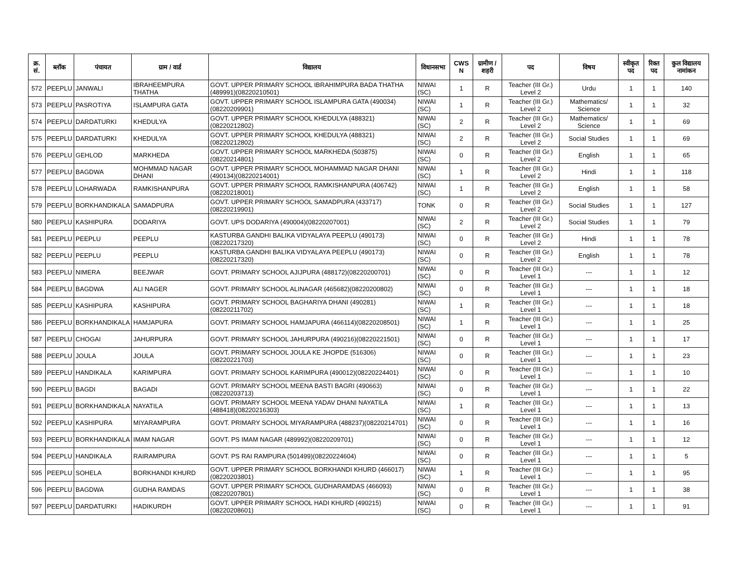| क्र. सं. | ब्लॉक | पंचायत | ग्राम / वार्ड | विद्यालय | विधानसभा | CWS N | ग्रामीण /शहरी | पद | विषय | स्वीकृत पद | रिक्त पद | कुल विद्यालय नामांकन |
| --- | --- | --- | --- | --- | --- | --- | --- | --- | --- | --- | --- | --- |
| 572 | PEEPLU | JANWALI | IBRAHEEMPURA THATHA | GOVT. UPPER PRIMARY SCHOOL IBRAHIMPURA BADA THATHA (489991)(08220210501) | NIWAI (SC) | 1 | R | Teacher (III Gr.) Level 2 | Urdu | 1 | 1 | 140 |
| 573 | PEEPLU | PASROTIYA | ISLAMPURA GATA | GOVT. UPPER PRIMARY SCHOOL ISLAMPURA GATA (490034)(08220209901) | NIWAI (SC) | 1 | R | Teacher (III Gr.) Level 2 | Mathematics/ Science | 1 | 1 | 32 |
| 574 | PEEPLU | DARDATURKI | KHEDULYA | GOVT. UPPER PRIMARY SCHOOL KHEDULYA (488321)(08220212802) | NIWAI (SC) | 2 | R | Teacher (III Gr.) Level 2 | Mathematics/ Science | 1 | 1 | 69 |
| 575 | PEEPLU | DARDATURKI | KHEDULYA | GOVT. UPPER PRIMARY SCHOOL KHEDULYA (488321)(08220212802) | NIWAI (SC) | 2 | R | Teacher (III Gr.) Level 2 | Social Studies | 1 | 1 | 69 |
| 576 | PEEPLU | GEHLOD | MARKHEDA | GOVT. UPPER PRIMARY SCHOOL MARKHEDA (503875)(08220214801) | NIWAI (SC) | 0 | R | Teacher (III Gr.) Level 2 | English | 1 | 1 | 65 |
| 577 | PEEPLU | BAGDWA | MOHMMAD NAGAR DHANI | GOVT. UPPER PRIMARY SCHOOL MOHAMMAD NAGAR DHANI (490134)(08220214001) | NIWAI (SC) | 1 | R | Teacher (III Gr.) Level 2 | Hindi | 1 | 1 | 118 |
| 578 | PEEPLU | LOHARWADA | RAMKISHANPURA | GOVT. UPPER PRIMARY SCHOOL RAMKISHANPURA (406742)(08220218001) | NIWAI (SC) | 1 | R | Teacher (III Gr.) Level 2 | English | 1 | 1 | 58 |
| 579 | PEEPLU | BORKHANDIKALA | SAMADPURA | GOVT. UPPER PRIMARY SCHOOL SAMADPURA (433717)(08220219901) | TONK | 0 | R | Teacher (III Gr.) Level 2 | Social Studies | 1 | 1 | 127 |
| 580 | PEEPLU | KASHIPURA | DODARIYA | GOVT. UPS DODARIYA (490004)(08220207001) | NIWAI (SC) | 2 | R | Teacher (III Gr.) Level 2 | Social Studies | 1 | 1 | 79 |
| 581 | PEEPLU | PEEPLU | PEEPLU | KASTURBA GANDHI BALIKA VIDYALAYA PEEPLU (490173)(08220217320) | NIWAI (SC) | 0 | R | Teacher (III Gr.) Level 2 | Hindi | 1 | 1 | 78 |
| 582 | PEEPLU | PEEPLU | PEEPLU | KASTURBA GANDHI BALIKA VIDYALAYA PEEPLU (490173)(08220217320) | NIWAI (SC) | 0 | R | Teacher (III Gr.) Level 2 | English | 1 | 1 | 78 |
| 583 | PEEPLU | NIMERA | BEEJWAR | GOVT. PRIMARY SCHOOL AJIJPURA (488172)(08220200701) | NIWAI (SC) | 0 | R | Teacher (III Gr.) Level 1 | --- | 1 | 1 | 12 |
| 584 | PEEPLU | BAGDWA | ALI NAGER | GOVT. PRIMARY SCHOOL ALINAGAR (465682)(08220200802) | NIWAI (SC) | 0 | R | Teacher (III Gr.) Level 1 | --- | 1 | 1 | 18 |
| 585 | PEEPLU | KASHIPURA | KASHIPURA | GOVT. PRIMARY SCHOOL BAGHARIYA DHANI (490281)(08220211702) | NIWAI (SC) | 1 | R | Teacher (III Gr.) Level 1 | --- | 1 | 1 | 18 |
| 586 | PEEPLU | BORKHANDIKALA | HAMJAPURA | GOVT. PRIMARY SCHOOL HAMJAPURA (466114)(08220208501) | NIWAI (SC) | 1 | R | Teacher (III Gr.) Level 1 | --- | 1 | 1 | 25 |
| 587 | PEEPLU | CHOGAI | JAHURPURA | GOVT. PRIMARY SCHOOL JAHURPURA (490216)(08220221501) | NIWAI (SC) | 0 | R | Teacher (III Gr.) Level 1 | --- | 1 | 1 | 17 |
| 588 | PEEPLU | JOULA | JOULA | GOVT. PRIMARY SCHOOL JOULA KE JHOPDE (516306)(08220221703) | NIWAI (SC) | 0 | R | Teacher (III Gr.) Level 1 | --- | 1 | 1 | 23 |
| 589 | PEEPLU | HANDIKALA | KARIMPURA | GOVT. PRIMARY SCHOOL KARIMPURA (490012)(08220224401) | NIWAI (SC) | 0 | R | Teacher (III Gr.) Level 1 | --- | 1 | 1 | 10 |
| 590 | PEEPLU | BAGDI | BAGADI | GOVT. PRIMARY SCHOOL MEENA BASTI BAGRI (490663)(08220203713) | NIWAI (SC) | 0 | R | Teacher (III Gr.) Level 1 | --- | 1 | 1 | 22 |
| 591 | PEEPLU | BORKHANDIKALA | NAYATILA | GOVT. PRIMARY SCHOOL MEENA YADAV DHANI NAYATILA (488418)(08220216303) | NIWAI (SC) | 1 | R | Teacher (III Gr.) Level 1 | --- | 1 | 1 | 13 |
| 592 | PEEPLU | KASHIPURA | MIYARAMPURA | GOVT. PRIMARY SCHOOL MIYARAMPURA (488237)(08220214701) | NIWAI (SC) | 0 | R | Teacher (III Gr.) Level 1 | --- | 1 | 1 | 16 |
| 593 | PEEPLU | BORKHANDIKALA | IMAM NAGAR | GOVT. PS IMAM NAGAR (489992)(08220209701) | NIWAI (SC) | 0 | R | Teacher (III Gr.) Level 1 | --- | 1 | 1 | 12 |
| 594 | PEEPLU | HANDIKALA | RAIRAMPURA | GOVT. PS RAI RAMPURA (501499)(08220224604) | NIWAI (SC) | 0 | R | Teacher (III Gr.) Level 1 | --- | 1 | 1 | 5 |
| 595 | PEEPLU | SOHELA | BORKHANDI KHURD | GOVT. UPPER PRIMARY SCHOOL BORKHANDI KHURD (466017)(08220203801) | NIWAI (SC) | 1 | R | Teacher (III Gr.) Level 1 | --- | 1 | 1 | 95 |
| 596 | PEEPLU | BAGDWA | GUDHA RAMDAS | GOVT. UPPER PRIMARY SCHOOL GUDHARAMDAS (466093)(08220207801) | NIWAI (SC) | 0 | R | Teacher (III Gr.) Level 1 | --- | 1 | 1 | 38 |
| 597 | PEEPLU | DARDATURKI | HADIKURDH | GOVT. UPPER PRIMARY SCHOOL HADI KHURD (490215)(08220208601) | NIWAI (SC) | 0 | R | Teacher (III Gr.) Level 1 | --- | 1 | 1 | 91 |